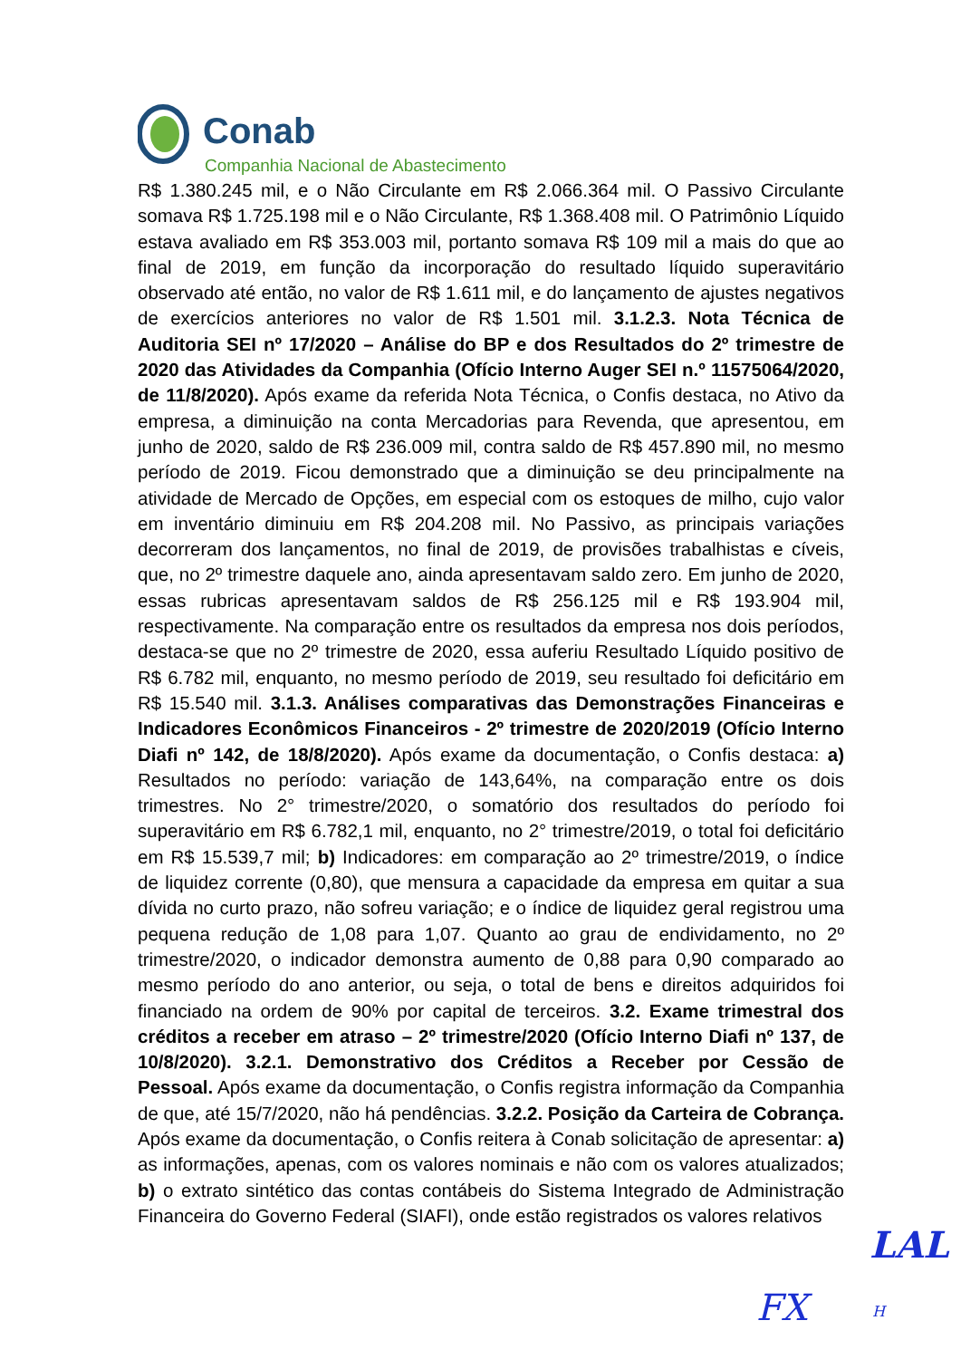Conab
Companhia Nacional de Abastecimento
R$ 1.380.245 mil, e o Não Circulante em R$ 2.066.364 mil. O Passivo Circulante somava R$ 1.725.198 mil e o Não Circulante, R$ 1.368.408 mil. O Patrimônio Líquido estava avaliado em R$ 353.003 mil, portanto somava R$ 109 mil a mais do que ao final de 2019, em função da incorporação do resultado líquido superavitário observado até então, no valor de R$ 1.611 mil, e do lançamento de ajustes negativos de exercícios anteriores no valor de R$ 1.501 mil. 3.1.2.3. Nota Técnica de Auditoria SEI nº 17/2020 – Análise do BP e dos Resultados do 2º trimestre de 2020 das Atividades da Companhia (Ofício Interno Auger SEI n.º 11575064/2020, de 11/8/2020). Após exame da referida Nota Técnica, o Confis destaca, no Ativo da empresa, a diminuição na conta Mercadorias para Revenda, que apresentou, em junho de 2020, saldo de R$ 236.009 mil, contra saldo de R$ 457.890 mil, no mesmo período de 2019. Ficou demonstrado que a diminuição se deu principalmente na atividade de Mercado de Opções, em especial com os estoques de milho, cujo valor em inventário diminuiu em R$ 204.208 mil. No Passivo, as principais variações decorreram dos lançamentos, no final de 2019, de provisões trabalhistas e cíveis, que, no 2º trimestre daquele ano, ainda apresentavam saldo zero. Em junho de 2020, essas rubricas apresentavam saldos de R$ 256.125 mil e R$ 193.904 mil, respectivamente. Na comparação entre os resultados da empresa nos dois períodos, destaca-se que no 2º trimestre de 2020, essa auferiu Resultado Líquido positivo de R$ 6.782 mil, enquanto, no mesmo período de 2019, seu resultado foi deficitário em R$ 15.540 mil. 3.1.3. Análises comparativas das Demonstrações Financeiras e Indicadores Econômicos Financeiros - 2º trimestre de 2020/2019 (Ofício Interno Diafi nº 142, de 18/8/2020). Após exame da documentação, o Confis destaca: a) Resultados no período: variação de 143,64%, na comparação entre os dois trimestres. No 2° trimestre/2020, o somatório dos resultados do período foi superavitário em R$ 6.782,1 mil, enquanto, no 2° trimestre/2019, o total foi deficitário em R$ 15.539,7 mil; b) Indicadores: em comparação ao 2º trimestre/2019, o índice de liquidez corrente (0,80), que mensura a capacidade da empresa em quitar a sua dívida no curto prazo, não sofreu variação; e o índice de liquidez geral registrou uma pequena redução de 1,08 para 1,07. Quanto ao grau de endividamento, no 2º trimestre/2020, o indicador demonstra aumento de 0,88 para 0,90 comparado ao mesmo período do ano anterior, ou seja, o total de bens e direitos adquiridos foi financiado na ordem de 90% por capital de terceiros. 3.2. Exame trimestral dos créditos a receber em atraso – 2º trimestre/2020 (Ofício Interno Diafi nº 137, de 10/8/2020). 3.2.1. Demonstrativo dos Créditos a Receber por Cessão de Pessoal. Após exame da documentação, o Confis registra informação da Companhia de que, até 15/7/2020, não há pendências. 3.2.2. Posição da Carteira de Cobrança. Após exame da documentação, o Confis reitera à Conab solicitação de apresentar: a) as informações, apenas, com os valores nominais e não com os valores atualizados; b) o extrato sintético das contas contábeis do Sistema Integrado de Administração Financeira do Governo Federal (SIAFI), onde estão registrados os valores relativos
LAL
FX H